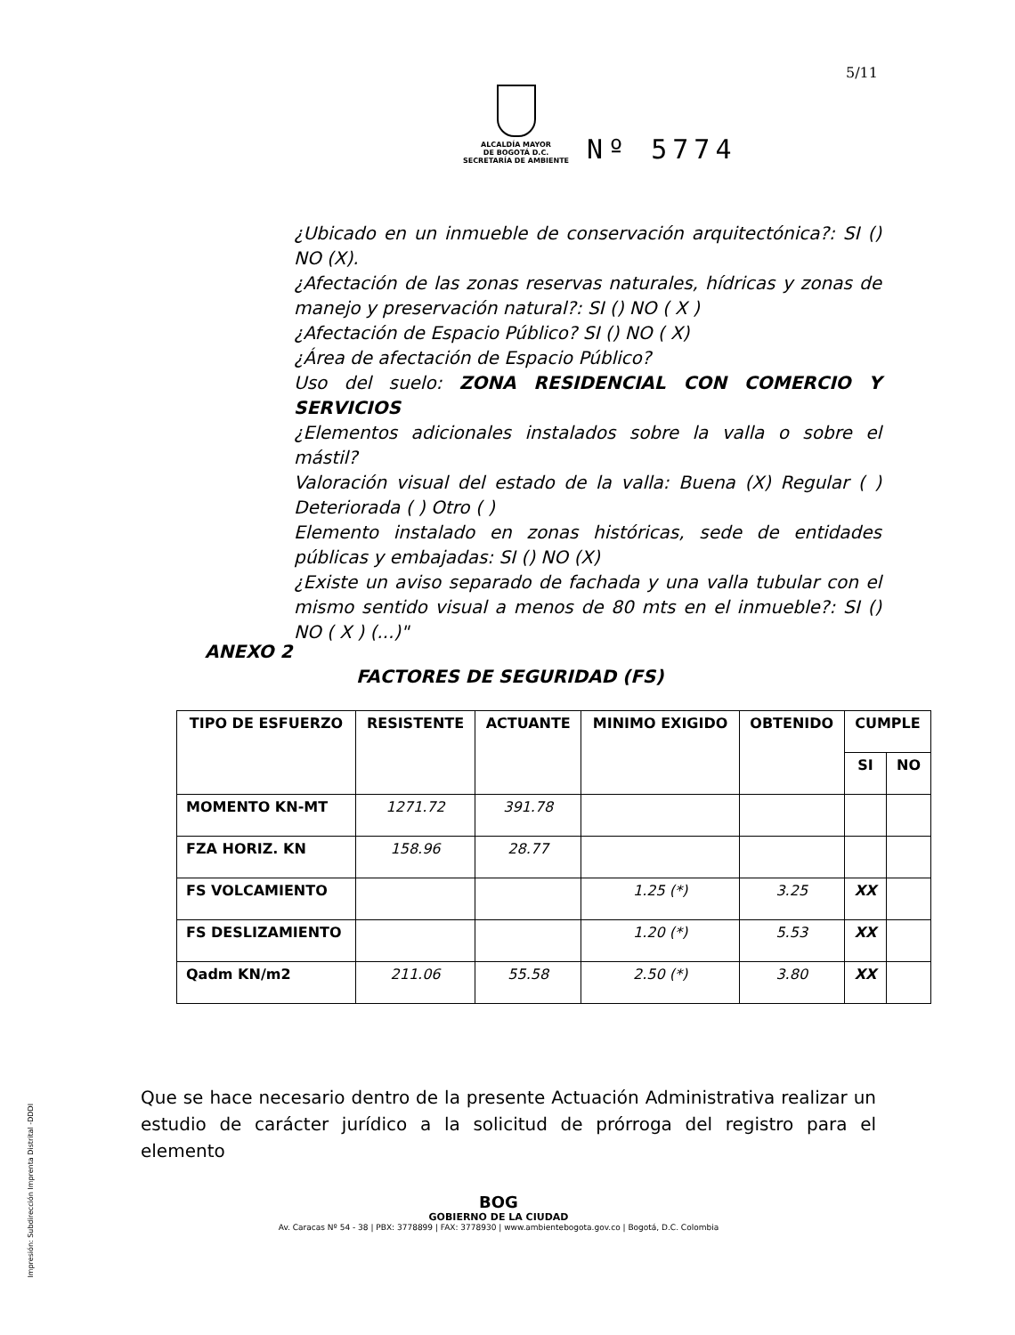5/11
ALCALDÍA MAYOR
DE BOGOTÁ D.C.
SECRETARÍA DE AMBIENTE
Nº 5774
¿Ubicado en un inmueble de conservación arquitectónica?: SI () NO (X).
¿Afectación de las zonas reservas naturales, hídricas y zonas de manejo y preservación natural?: SI () NO ( X )
¿Afectación de Espacio Público? SI () NO ( X)
¿Área de afectación de Espacio Público?
Uso del suelo: ZONA RESIDENCIAL CON COMERCIO Y SERVICIOS
¿Elementos adicionales instalados sobre la valla o sobre el mástil?
Valoración visual del estado de la valla: Buena (X) Regular ( ) Deteriorada ( ) Otro ( )
Elemento instalado en zonas históricas, sede de entidades públicas y embajadas: SI () NO (X)
¿Existe un aviso separado de fachada y una valla tubular con el mismo sentido visual a menos de 80 mts en el inmueble?: SI () NO ( X ) (...)"
ANEXO 2
FACTORES DE SEGURIDAD (FS)
| TIPO DE ESFUERZO | RESISTENTE | ACTUANTE | MINIMO EXIGIDO | OBTENIDO | CUMPLE | |
| --- | --- | --- | --- | --- | --- | --- |
| | | | | | SI | NO |
| MOMENTO KN-MT | 1271.72 | 391.78 | | | | |
| FZA HORIZ. KN | 158.96 | 28.77 | | | | |
| FS VOLCAMIENTO | | | 1.25 (*) | 3.25 | XX | |
| FS DESLIZAMIENTO | | | 1.20 (*) | 5.53 | XX | |
| Qadm KN/m2 | 211.06 | 55.58 | 2.50 (*) | 3.80 | XX | |
Que se hace necesario dentro de la presente Actuación Administrativa realizar un estudio de carácter jurídico a la solicitud de prórroga del registro para el elemento
Impresión: Subdirección Imprenta Distrital -DDDI
BOG
GOBIERNO DE LA CIUDAD
Av. Caracas Nº 54 - 38 | PBX: 3778899 | FAX: 3778930 | www.ambientebogota.gov.co | Bogotá, D.C. Colombia